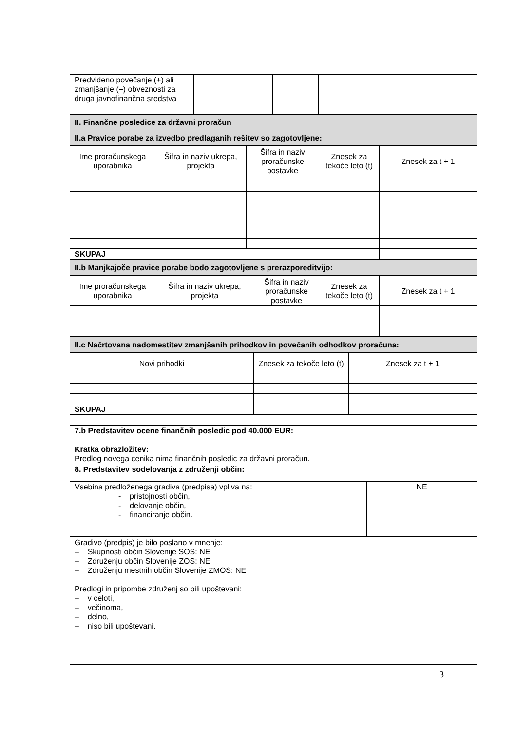| Predvideno povečanje (+) ali zmanjšanje ( – ) obveznosti za druga javnofinančna sredstva | | | | |
| II. Finančne posledice za državni proračun |
| II.a Pravice porabe za izvedbo predlaganih rešitev so zagotovljene: |
| Ime proračunskega uporabnika | Šifra in naziv ukrepa, projekta | Šifra in naziv proračunske postavke | Znesek za tekoče leto (t) | Znesek za t + 1 |
| SKUPAJ | | | | |
| II.b Manjkajoče pravice porabe bodo zagotovljene s prerazporeditvijo: |
| Ime proračunskega uporabnika | Šifra in naziv ukrepa, projekta | Šifra in naziv proračunske postavke | Znesek za tekoče leto (t) | Znesek za t + 1 |
| II.c Načrtovana nadomestitev zmanjšanih prihodkov in povečanih odhodkov proračuna: |
| Novi prihodki | Znesek za tekoče leto (t) | Znesek za t + 1 |
| SKUPAJ | | |
| 7.b Predstavitev ocene finančnih posledic pod 40.000 EUR: Kratka obrazložitev: Predlog novega cenika nima finančnih posledic za državni proračun. |
| 8. Predstavitev sodelovanja z združenji občin: |
| Vsebina predloženega gradiva (predpisa) vpliva na: - pristojnosti občin, - delovanje občin, - financiranje občin. | NE |
| Gradivo (predpis) je bilo poslano v mnenje: – Skupnosti občin Slovenije SOS: NE – Združenju občin Slovenije ZOS: NE – Združenju mestnih občin Slovenije ZMOS: NE Predlogi in pripombe združenj so bili upoštevani: – v celoti, – večinoma, – delno, – niso bili upoštevani. |
3